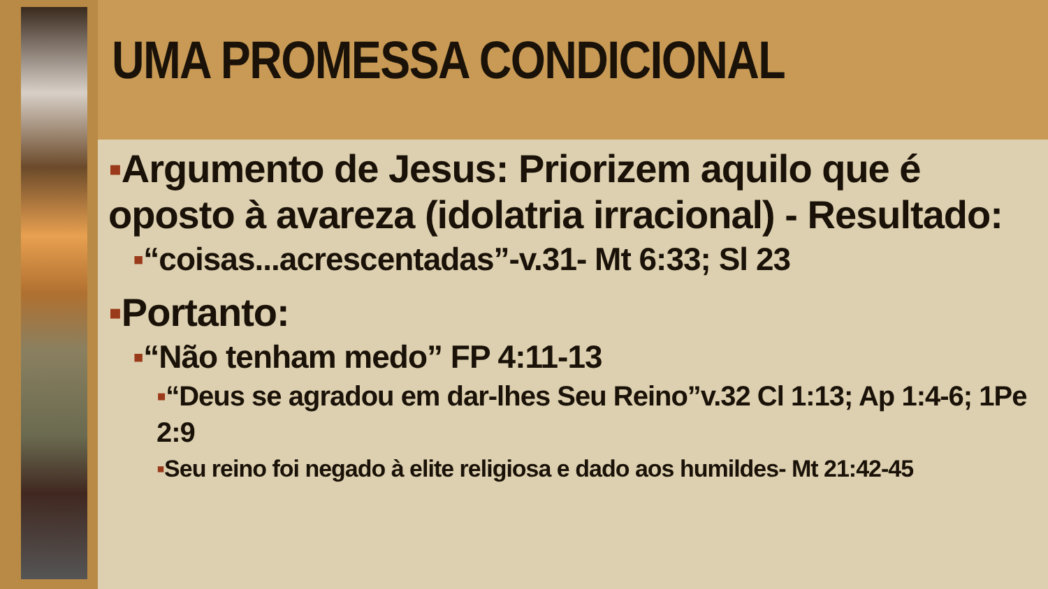UMA PROMESSA CONDICIONAL
▪Argumento de Jesus: Priorizem aquilo que é oposto à avareza (idolatria irracional) - Resultado:
▪“coisas...acrescentadas”-v.31- Mt 6:33; Sl 23
▪Portanto:
▪“Não tenham medo” FP 4:11-13
▪“Deus se agradou em dar-lhes Seu Reino”v.32 Cl 1:13; Ap 1:4-6; 1Pe 2:9
▪Seu reino foi negado à elite religiosa e dado aos humildes- Mt 21:42-45